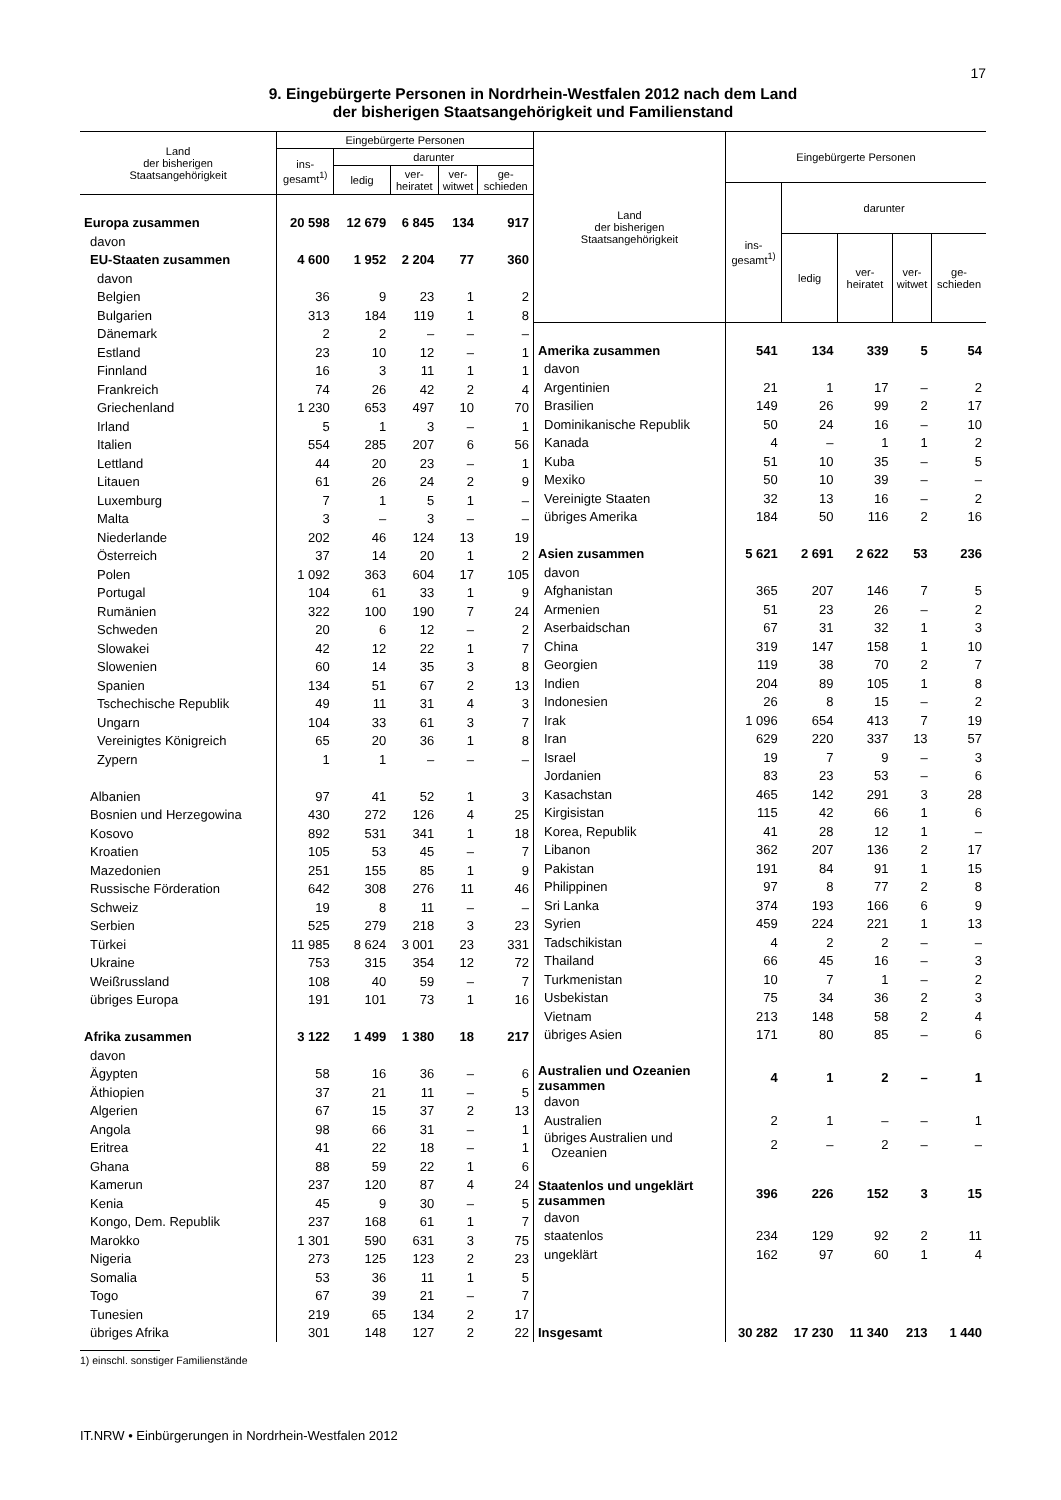17
9. Eingebürgerte Personen in Nordrhein-Westfalen 2012 nach dem Land
der bisherigen Staatsangehörigkeit und Familienstand
| Land der bisherigen Staatsangehörigkeit | Eingebürgerte Personen | | | | |
| --- | --- | --- | --- | --- | --- |
| | ins- gesamt<sup>1)</sup> | darunter | | | |
| | | ledig | ver- heiratet | ver- witwet | ge- schieden |
| Europa zusammen | 20 598 | 12 679 | 6 845 | 134 | 917 |
| davon | | | | | |
| EU-Staaten zusammen | 4 600 | 1 952 | 2 204 | 77 | 360 |
| davon | | | | | |
| Belgien | 36 | 9 | 23 | 1 | 2 |
| Bulgarien | 313 | 184 | 119 | 1 | 8 |
| Dänemark | 2 | 2 | – | – | – |
| Estland | 23 | 10 | 12 | – | 1 |
| Finnland | 16 | 3 | 11 | 1 | 1 |
| Frankreich | 74 | 26 | 42 | 2 | 4 |
| Griechenland | 1 230 | 653 | 497 | 10 | 70 |
| Irland | 5 | 1 | 3 | – | 1 |
| Italien | 554 | 285 | 207 | 6 | 56 |
| Lettland | 44 | 20 | 23 | – | 1 |
| Litauen | 61 | 26 | 24 | 2 | 9 |
| Luxemburg | 7 | 1 | 5 | 1 | – |
| Malta | 3 | – | 3 | – | – |
| Niederlande | 202 | 46 | 124 | 13 | 19 |
| Österreich | 37 | 14 | 20 | 1 | 2 |
| Polen | 1 092 | 363 | 604 | 17 | 105 |
| Portugal | 104 | 61 | 33 | 1 | 9 |
| Rumänien | 322 | 100 | 190 | 7 | 24 |
| Schweden | 20 | 6 | 12 | – | 2 |
| Slowakei | 42 | 12 | 22 | 1 | 7 |
| Slowenien | 60 | 14 | 35 | 3 | 8 |
| Spanien | 134 | 51 | 67 | 2 | 13 |
| Tschechische Republik | 49 | 11 | 31 | 4 | 3 |
| Ungarn | 104 | 33 | 61 | 3 | 7 |
| Vereinigtes Königreich | 65 | 20 | 36 | 1 | 8 |
| Zypern | 1 | 1 | – | – | – |
| Albanien | 97 | 41 | 52 | 1 | 3 |
| Bosnien und Herzegowina | 430 | 272 | 126 | 4 | 25 |
| Kosovo | 892 | 531 | 341 | 1 | 18 |
| Kroatien | 105 | 53 | 45 | – | 7 |
| Mazedonien | 251 | 155 | 85 | 1 | 9 |
| Russische Förderation | 642 | 308 | 276 | 11 | 46 |
| Schweiz | 19 | 8 | 11 | – | – |
| Serbien | 525 | 279 | 218 | 3 | 23 |
| Türkei | 11 985 | 8 624 | 3 001 | 23 | 331 |
| Ukraine | 753 | 315 | 354 | 12 | 72 |
| Weißrussland | 108 | 40 | 59 | – | 7 |
| übriges Europa | 191 | 101 | 73 | 1 | 16 |
| Afrika zusammen | 3 122 | 1 499 | 1 380 | 18 | 217 |
| davon | | | | | |
| Ägypten | 58 | 16 | 36 | – | 6 |
| Äthiopien | 37 | 21 | 11 | – | 5 |
| Algerien | 67 | 15 | 37 | 2 | 13 |
| Angola | 98 | 66 | 31 | – | 1 |
| Eritrea | 41 | 22 | 18 | – | 1 |
| Ghana | 88 | 59 | 22 | 1 | 6 |
| Kamerun | 237 | 120 | 87 | 4 | 24 |
| Kenia | 45 | 9 | 30 | – | 5 |
| Kongo, Dem. Republik | 237 | 168 | 61 | 1 | 7 |
| Marokko | 1 301 | 590 | 631 | 3 | 75 |
| Nigeria | 273 | 125 | 123 | 2 | 23 |
| Somalia | 53 | 36 | 11 | 1 | 5 |
| Togo | 67 | 39 | 21 | – | 7 |
| Tunesien | 219 | 65 | 134 | 2 | 17 |
| übriges Afrika | 301 | 148 | 127 | 2 | 22 |
| Land der bisherigen Staatsangehörigkeit | Eingebürgerte Personen | | | | |
| --- | --- | --- | --- | --- | --- |
| | ins- gesamt<sup>1)</sup> | darunter | | | |
| | | ledig | ver- heiratet | ver- witwet | ge- schieden |
| Amerika zusammen | 541 | 134 | 339 | 5 | 54 |
| davon | | | | | |
| Argentinien | 21 | 1 | 17 | – | 2 |
| Brasilien | 149 | 26 | 99 | 2 | 17 |
| Dominikanische Republik | 50 | 24 | 16 | – | 10 |
| Kanada | 4 | – | 1 | 1 | 2 |
| Kuba | 51 | 10 | 35 | – | 5 |
| Mexiko | 50 | 10 | 39 | – | – |
| Vereinigte Staaten | 32 | 13 | 16 | – | 2 |
| übriges Amerika | 184 | 50 | 116 | 2 | 16 |
| Asien zusammen | 5 621 | 2 691 | 2 622 | 53 | 236 |
| davon | | | | | |
| Afghanistan | 365 | 207 | 146 | 7 | 5 |
| Armenien | 51 | 23 | 26 | – | 2 |
| Aserbaidschan | 67 | 31 | 32 | 1 | 3 |
| China | 319 | 147 | 158 | 1 | 10 |
| Georgien | 119 | 38 | 70 | 2 | 7 |
| Indien | 204 | 89 | 105 | 1 | 8 |
| Indonesien | 26 | 8 | 15 | – | 2 |
| Irak | 1 096 | 654 | 413 | 7 | 19 |
| Iran | 629 | 220 | 337 | 13 | 57 |
| Israel | 19 | 7 | 9 | – | 3 |
| Jordanien | 83 | 23 | 53 | – | 6 |
| Kasachstan | 465 | 142 | 291 | 3 | 28 |
| Kirgisistan | 115 | 42 | 66 | 1 | 6 |
| Korea, Republik | 41 | 28 | 12 | 1 | – |
| Libanon | 362 | 207 | 136 | 2 | 17 |
| Pakistan | 191 | 84 | 91 | 1 | 15 |
| Philippinen | 97 | 8 | 77 | 2 | 8 |
| Sri Lanka | 374 | 193 | 166 | 6 | 9 |
| Syrien | 459 | 224 | 221 | 1 | 13 |
| Tadschikistan | 4 | 2 | 2 | – | – |
| Thailand | 66 | 45 | 16 | – | 3 |
| Turkmenistan | 10 | 7 | 1 | – | 2 |
| Usbekistan | 75 | 34 | 36 | 2 | 3 |
| Vietnam | 213 | 148 | 58 | 2 | 4 |
| übriges Asien | 171 | 80 | 85 | – | 6 |
| Australien und Ozeanien zusammen | 4 | 1 | 2 | – | 1 |
| davon | | | | | |
| Australien | 2 | 1 | – | – | 1 |
| übriges Australien und Ozeanien | 2 | – | 2 | – | – |
| Staatenlos und ungeklärt zusammen | 396 | 226 | 152 | 3 | 15 |
| davon | | | | | |
| staatenlos | 234 | 129 | 92 | 2 | 11 |
| ungeklärt | 162 | 97 | 60 | 1 | 4 |
| Insgesamt | 30 282 | 17 230 | 11 340 | 213 | 1 440 |
1) einschl. sonstiger Familienstände
IT.NRW • Einbürgerungen in Nordrhein-Westfalen 2012